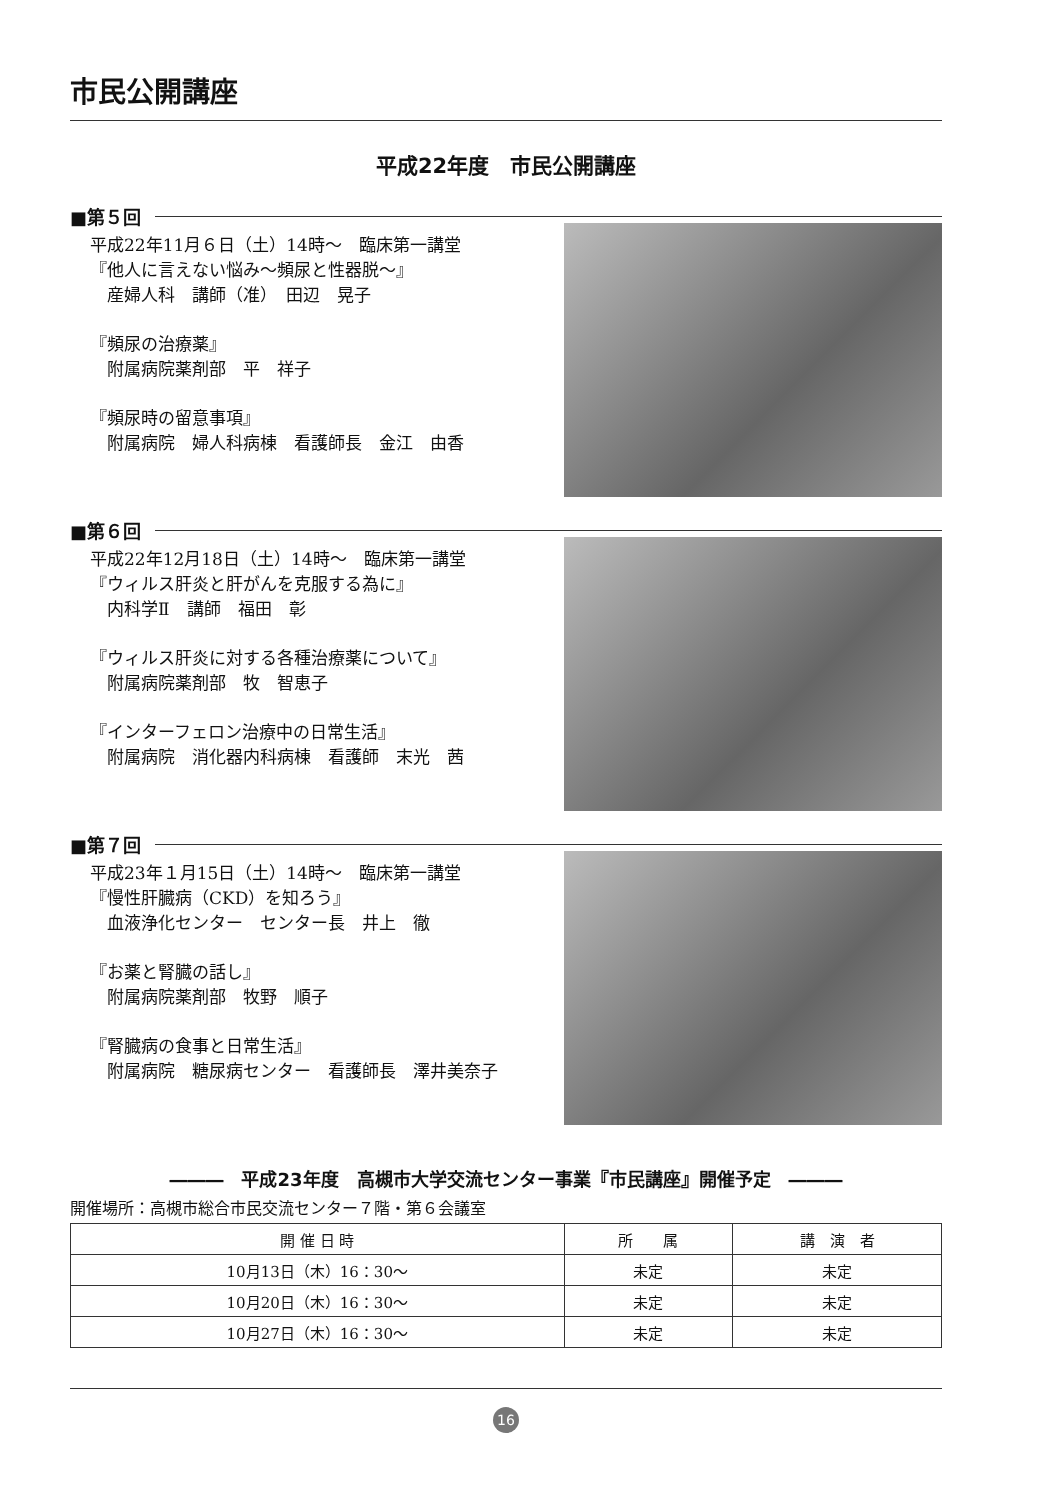市民公開講座
平成22年度　市民公開講座
■第５回
平成22年11月６日（土）14時～　臨床第一講堂
『他人に言えない悩み～頻尿と性器脱～』
　産婦人科　講師（准）　田辺　晃子
『頻尿の治療薬』
　附属病院薬剤部　平　祥子
『頻尿時の留意事項』
　附属病院　婦人科病棟　看護師長　金江　由香
■第６回
平成22年12月18日（土）14時～　臨床第一講堂
『ウィルス肝炎と肝がんを克服する為に』
　内科学Ⅱ　講師　福田　彰
『ウィルス肝炎に対する各種治療薬について』
　附属病院薬剤部　牧　智恵子
『インターフェロン治療中の日常生活』
　附属病院　消化器内科病棟　看護師　末光　茜
■第７回
平成23年１月15日（土）14時～　臨床第一講堂
『慢性肝臓病（CKD）を知ろう』
　血液浄化センター　センター長　井上　徹
『お薬と腎臓の話し』
　附属病院薬剤部　牧野　順子
『腎臓病の食事と日常生活』
　附属病院　糖尿病センター　看護師長　澤井美奈子
―――　平成23年度　高槻市大学交流センター事業『市民講座』開催予定　―――
開催場所：高槻市総合市民交流センター７階・第６会議室
| 開 催 日 時 | 所 属 | 講 演 者 |
| --- | --- | --- |
| 10月13日（木）16：30～ | 未定 | 未定 |
| 10月20日（木）16：30～ | 未定 | 未定 |
| 10月27日（木）16：30～ | 未定 | 未定 |
16